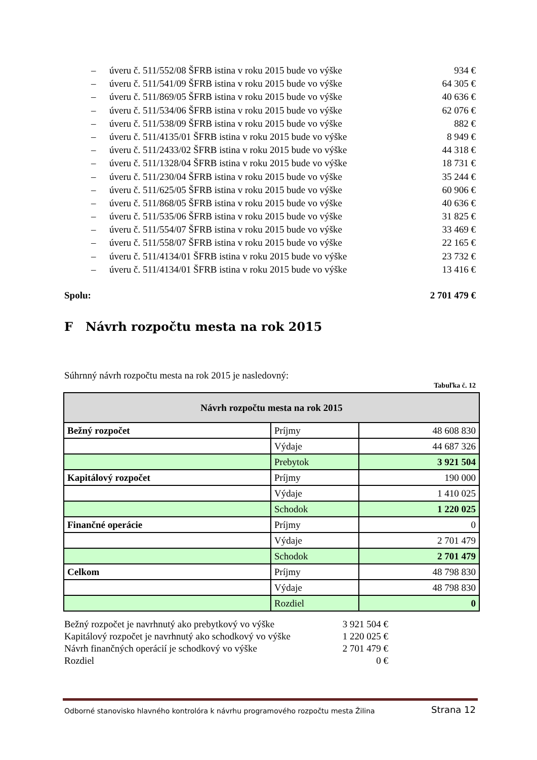– úveru č. 511/552/08 ŠFRB istina v roku 2015 bude vo výške 934 €
– úveru č. 511/541/09 ŠFRB istina v roku 2015 bude vo výške 64 305 €
– úveru č. 511/869/05 ŠFRB istina v roku 2015 bude vo výške 40 636 €
– úveru č. 511/534/06 ŠFRB istina v roku 2015 bude vo výške 62 076 €
– úveru č. 511/538/09 ŠFRB istina v roku 2015 bude vo výške 882 €
– úveru č. 511/4135/01 ŠFRB istina v roku 2015 bude vo výške 8 949 €
– úveru č. 511/2433/02 ŠFRB istina v roku 2015 bude vo výške 44 318 €
– úveru č. 511/1328/04 ŠFRB istina v roku 2015 bude vo výške 18 731 €
– úveru č. 511/230/04 ŠFRB istina v roku 2015 bude vo výške 35 244 €
– úveru č. 511/625/05 ŠFRB istina v roku 2015 bude vo výške 60 906 €
– úveru č. 511/868/05 ŠFRB istina v roku 2015 bude vo výške 40 636 €
– úveru č. 511/535/06 ŠFRB istina v roku 2015 bude vo výške 31 825 €
– úveru č. 511/554/07 ŠFRB istina v roku 2015 bude vo výške 33 469 €
– úveru č. 511/558/07 ŠFRB istina v roku 2015 bude vo výške 22 165 €
– úveru č. 511/4134/01 ŠFRB istina v roku 2015 bude vo výške 23 732 €
– úveru č. 511/4134/01 ŠFRB istina v roku 2015 bude vo výške 13 416 €
Spolu: 2 701 479 €
F Návrh rozpočtu mesta na rok 2015
Súhrnný návrh rozpočtu mesta na rok 2015 je nasledovný:
Tabuľka č. 12
| Návrh rozpočtu mesta na rok 2015 | | |
| --- | --- | --- |
| Bežný rozpočet | Príjmy | 48 608 830 |
| | Výdaje | 44 687 326 |
| | Prebytok | 3 921 504 |
| Kapitálový rozpočet | Príjmy | 190 000 |
| | Výdaje | 1 410 025 |
| | Schodok | 1 220 025 |
| Finančné operácie | Príjmy | 0 |
| | Výdaje | 2 701 479 |
| | Schodok | 2 701 479 |
| Celkom | Príjmy | 48 798 830 |
| | Výdaje | 48 798 830 |
| | Rozdiel | 0 |
Bežný rozpočet je navrhnutý ako prebytkový vo výške 3 921 504 €
Kapitálový rozpočet je navrhnutý ako schodkový vo výške 1 220 025 €
Návrh finančných operácií je schodkový vo výške 2 701 479 €
Rozdiel 0 €
Odborné stanovisko hlavného kontrolóra k návrhu programového rozpočtu mesta Žilina Strana 12